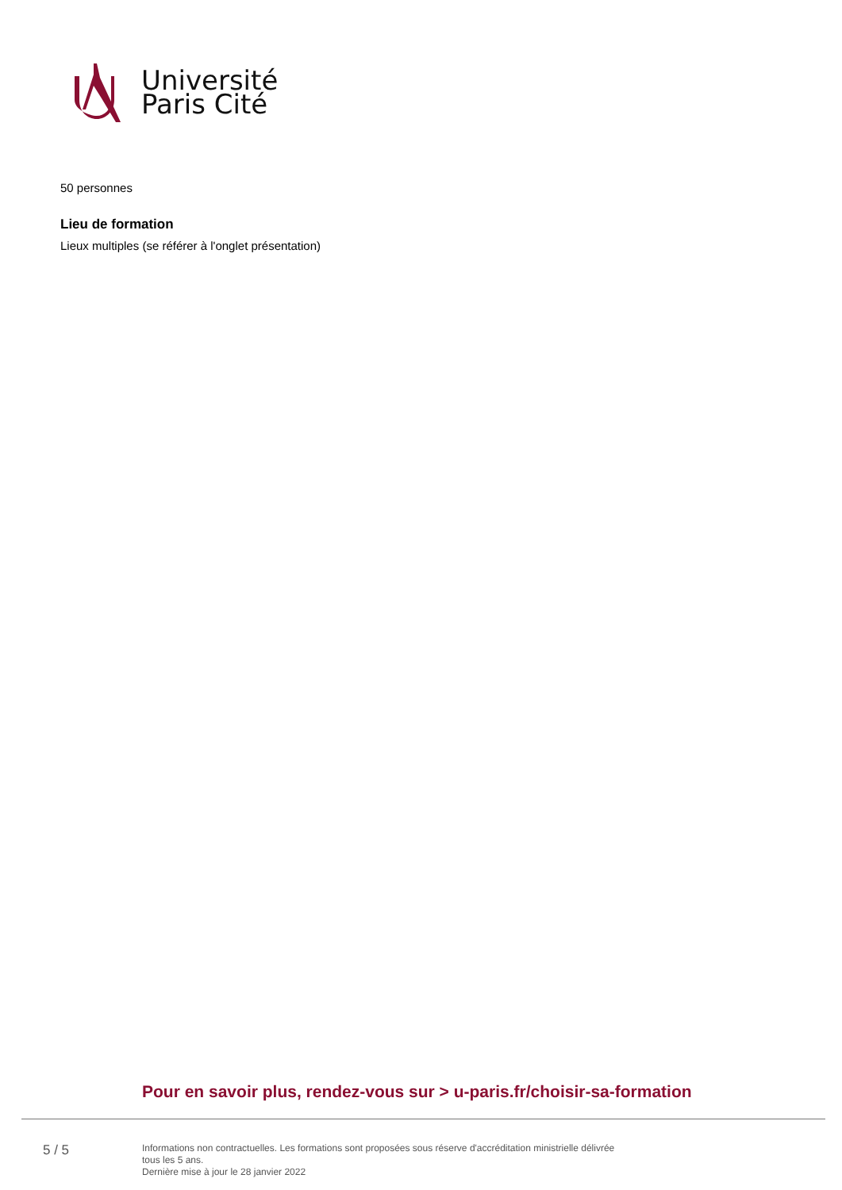Université
Paris Cité
50 personnes
Lieu de formation
Lieux multiples (se référer à l'onglet présentation)
Pour en savoir plus, rendez-vous sur > u-paris.fr/choisir-sa-formation
5 / 5
Informations non contractuelles. Les formations sont proposées sous réserve d'accréditation ministrielle délivrée
tous les 5 ans.
Dernière mise à jour le 28 janvier 2022